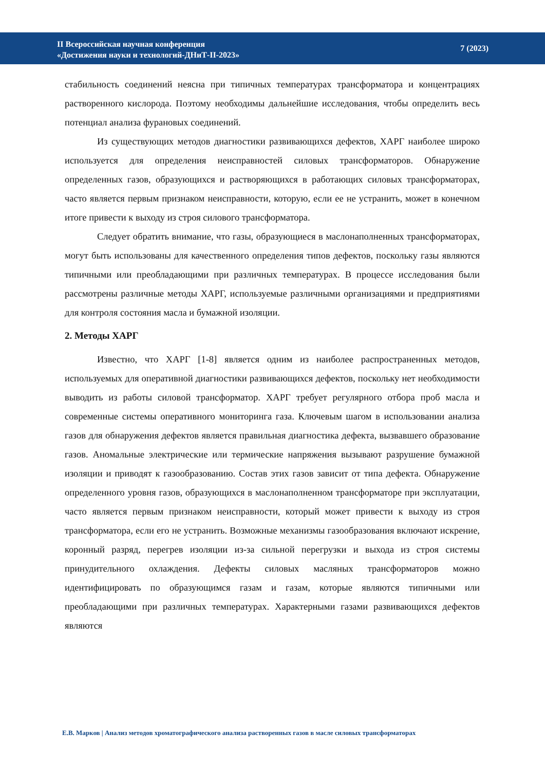II Всероссийская научная конференция
«Достижения науки и технологий-ДНиТ-II-2023»
7 (2023)
стабильность соединений неясна при типичных температурах трансформатора и концентрациях растворенного кислорода. Поэтому необходимы дальнейшие исследования, чтобы определить весь потенциал анализа фурановых соединений.
Из существующих методов диагностики развивающихся дефектов, ХАРГ наиболее широко используется для определения неисправностей силовых трансформаторов. Обнаружение определенных газов, образующихся и растворяющихся в работающих силовых трансформаторах, часто является первым признаком неисправности, которую, если ее не устранить, может в конечном итоге привести к выходу из строя силового трансформатора.
Следует обратить внимание, что газы, образующиеся в маслонаполненных трансформаторах, могут быть использованы для качественного определения типов дефектов, поскольку газы являются типичными или преобладающими при различных температурах. В процессе исследования были рассмотрены различные методы ХАРГ, используемые различными организациями и предприятиями для контроля состояния масла и бумажной изоляции.
2. Методы ХАРГ
Известно, что ХАРГ [1-8] является одним из наиболее распространенных методов, используемых для оперативной диагностики развивающихся дефектов, поскольку нет необходимости выводить из работы силовой трансформатор. ХАРГ требует регулярного отбора проб масла и современные системы оперативного мониторинга газа. Ключевым шагом в использовании анализа газов для обнаружения дефектов является правильная диагностика дефекта, вызвавшего образование газов. Аномальные электрические или термические напряжения вызывают разрушение бумажной изоляции и приводят к газообразованию. Состав этих газов зависит от типа дефекта. Обнаружение определенного уровня газов, образующихся в маслонаполненном трансформаторе при эксплуатации, часто является первым признаком неисправности, который может привести к выходу из строя трансформатора, если его не устранить. Возможные механизмы газообразования включают искрение, коронный разряд, перегрев изоляции из-за сильной перегрузки и выхода из строя системы принудительного охлаждения. Дефекты силовых масляных трансформаторов можно идентифицировать по образующимся газам и газам, которые являются типичными или преобладающими при различных температурах. Характерными газами развивающихся дефектов являются
Е.В. Марков | Анализ методов хроматографического анализа растворенных газов в масле силовых трансформаторах